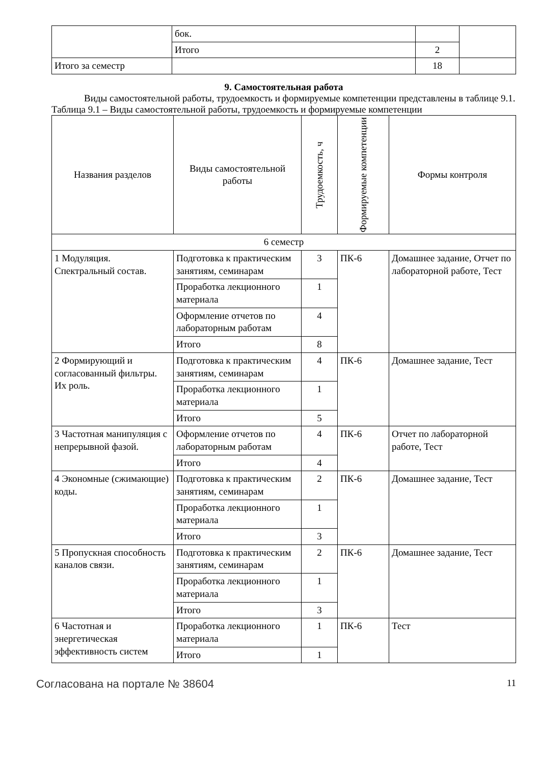| | бок. | | |
| | Итого | 2 | |
| Итого за семестр | | 18 | |
9. Самостоятельная работа
Виды самостоятельной работы, трудоемкость и формируемые компетенции представлены в таблице 9.1.
Таблица 9.1 – Виды самостоятельной работы, трудоемкость и формируемые компетенции
| Названия разделов | Виды самостоятельной работы | Трудоемкость, ч | Формируемые компетенции | Формы контроля |
| --- | --- | --- | --- | --- |
| 6 семестр | | | | |
| 1 Модуляция. Спектральный состав. | Подготовка к практическим занятиям, семинарам | 3 | ПК-6 | Домашнее задание, Отчет по лабораторной работе, Тест |
| | Проработка лекционного материала | 1 | | |
| | Оформление отчетов по лабораторным работам | 4 | | |
| | Итого | 8 | | |
| 2 Формирующий и согласованный фильтры. Их роль. | Подготовка к практическим занятиям, семинарам | 4 | ПК-6 | Домашнее задание, Тест |
| | Проработка лекционного материала | 1 | | |
| | Итого | 5 | | |
| 3 Частотная манипуляция с непрерывной фазой. | Оформление отчетов по лабораторным работам | 4 | ПК-6 | Отчет по лабораторной работе, Тест |
| | Итого | 4 | | |
| 4 Экономные (сжимающие) коды. | Подготовка к практическим занятиям, семинарам | 2 | ПК-6 | Домашнее задание, Тест |
| | Проработка лекционного материала | 1 | | |
| | Итого | 3 | | |
| 5 Пропускная способность каналов связи. | Подготовка к практическим занятиям, семинарам | 2 | ПК-6 | Домашнее задание, Тест |
| | Проработка лекционного материала | 1 | | |
| | Итого | 3 | | |
| 6 Частотная и энергетическая эффективность систем | Проработка лекционного материала | 1 | ПК-6 | Тест |
| | Итого | 1 | | |
Согласована на портале № 38604 11